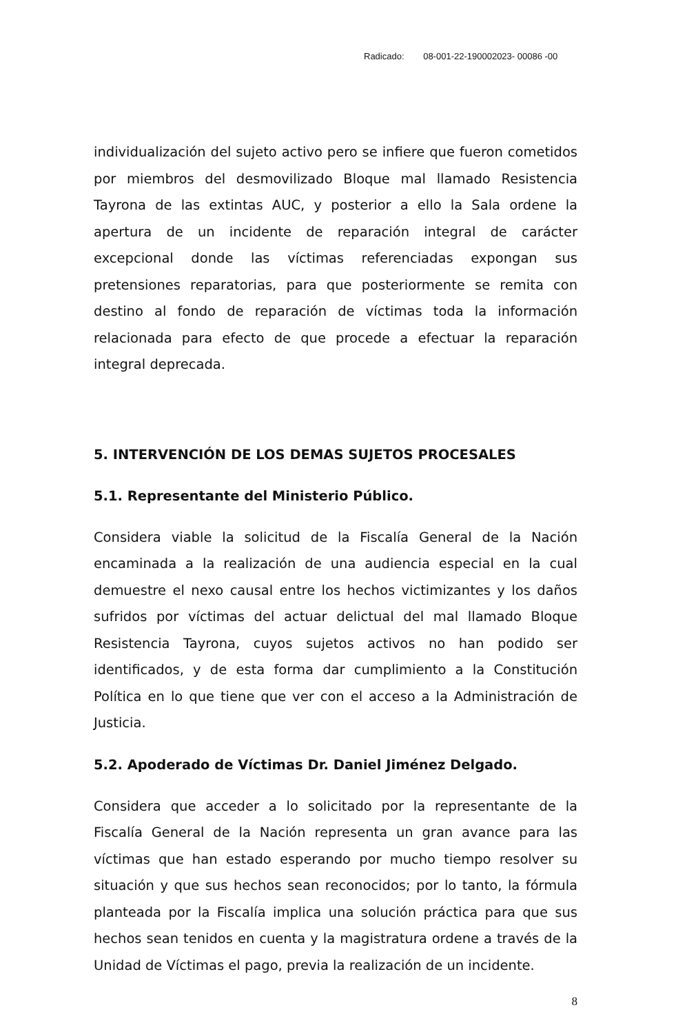Radicado: 08-001-22-190002023- 00086 -00
individualización del sujeto activo pero se infiere que fueron cometidos por miembros del desmovilizado Bloque mal llamado Resistencia Tayrona de las extintas AUC, y posterior a ello la Sala ordene la apertura de un incidente de reparación integral de carácter excepcional donde las víctimas referenciadas expongan sus pretensiones reparatorias, para que posteriormente se remita con destino al fondo de reparación de víctimas toda la información relacionada para efecto de que procede a efectuar la reparación integral deprecada.
5. INTERVENCIÓN DE LOS DEMAS SUJETOS PROCESALES
5.1. Representante del Ministerio Público.
Considera viable la solicitud de la Fiscalía General de la Nación encaminada a la realización de una audiencia especial en la cual demuestre el nexo causal entre los hechos victimizantes y los daños sufridos por víctimas del actuar delictual del mal llamado Bloque Resistencia Tayrona, cuyos sujetos activos no han podido ser identificados, y de esta forma dar cumplimiento a la Constitución Política en lo que tiene que ver con el acceso a la Administración de Justicia.
5.2. Apoderado de Víctimas Dr. Daniel Jiménez Delgado.
Considera que acceder a lo solicitado por la representante de la Fiscalía General de la Nación representa un gran avance para las víctimas que han estado esperando por mucho tiempo resolver su situación y que sus hechos sean reconocidos; por lo tanto, la fórmula planteada por la Fiscalía implica una solución práctica para que sus hechos sean tenidos en cuenta y la magistratura ordene a través de la Unidad de Víctimas el pago, previa la realización de un incidente.
8